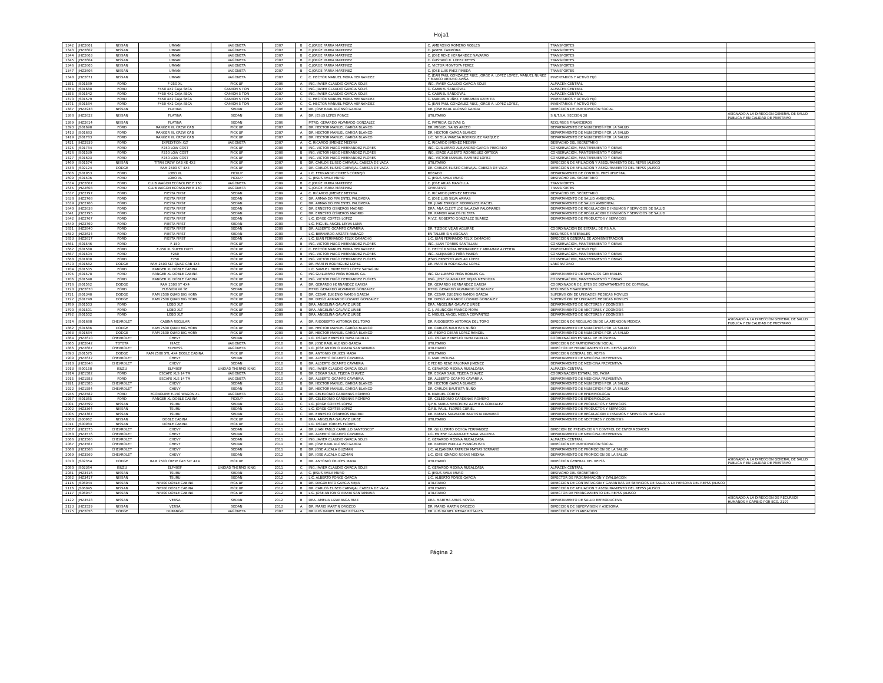Hoja1
| 1342 | JHZ2601 | NISSAN | URVAN | VAGONETA | 2007 | B | C.JORGE PARRA MARTINEZ | C. AMBROSIO ROMERO ROBLES | TRANSPORTES | |
| 1343 | JHZ2602 | NISSAN | URVAN | VAGONETA | 2007 | B | C.JORGE PARRA MARTINEZ | C. JAVIER CARMONA | TRANSPORTES | |
| 1344 | JHZ2603 | NISSAN | URVAN | VAGONETA | 2007 | B | C.JORGE PARRA MARTINEZ | C. JOSE RENE HERNANDEZ NAVARRO | TRANSPORTES | |
| 1345 | JHZ2604 | NISSAN | URVAN | VAGONETA | 2007 | B | C.JORGE PARRA MARTINEZ | C. GUSTAVO R. LOPEZ REYES | TRANSPORTES | |
| 1346 | JHZ2605 | NISSAN | URVAN | VAGONETA | 2007 | B | C.JORGE PARRA MARTINEZ | C. VICTOR MONTOYA PEREZ | TRANSPORTES | |
| 1347 | JHZ2606 | NISSAN | URVAN | VAGONETA | 2007 | B | C.JORGE PARRA MARTINEZ | C. JOSE LUIS PAEZ PINEDA | TRANSPORTES | |
| 1348 | JHZ2671 | NISSAN | URVAN | VAGONETA | 2007 | C | C. HECTOR MANUEL MORA HERNANDEZ | C. JEAN PAUL GONZALEZ RUIZ, JORGE A. LOPEZ LOPEZ, MANUEL NUÑEZ Y MARCO ARTURO AVIÑA | INVENTARIOS Y ACTIVO FIJO | |
| 1351 | JS01589 | FORD | F-250 XL | PICK UP | 2006 | A | ING. JAVIER CLAUDIO GARCIA SOLIS | ING. JAVIER CLAUDIO GARCIA SOLIS | ALMACEN CENTRAL | |
| 1354 | JS01680 | FORD | F450 4X2 CAJA SECA | CAMION 5 TON | 2007 | C | ING. JAVIER CLAUDIO GARCIA SOLIS | C. GABRIEL SANDOVAL | ALMACEN CENTRAL | |
| 1355 | JS01542 | FORD | F450 4X2 CAJA SECA | CAMION 5 TON | 2007 | C | ING. JAVIER CLAUDIO GARCIA SOLIS | C. GABRIEL SANDOVAL | ALMACEN CENTRAL | |
| 1370 | JS01579 | FORD | F450 4X2 CAJA SECA | CAMION 5 TON | 2007 | C | C. HECTOR MANUEL MORA HERNANDEZ | C. MANUEL NUÑEZ Y ABRAHAN AZPEITIA | INVENTARIOS Y ACTIVO FIJO | |
| 1371 | JS01584 | FORD | F450 4X2 CAJA SECA | CAMION 5 TON | 2007 | C | C. HECTOR MANUEL MORA HERNANDEZ | C. JEAN PAUL GONZALEZ RUIZ, JORGE A. LOPEZ LOPEZ, | INVENTARIOS Y ACTIVO FIJO | |
| 1387 | JHZ2938 | NISSAN | PLATINA | SEDAN | 2006 | B | DR. JOSE RAUL ALONSO GARCIA | DR. JOSE RAUL ALONSO GARCIA | DIRECCION DE PARTICIPACION SOCIAL | |
| 1388 | JHZ2622 | NISSAN | PLATINA | SEDAN | 2006 | A | DR. JESUS LEPES PONCE | UTILITARIO | S.N.T.S.A. SECCION 28 | ASIGNADO A LA DIRECCION GENERAL DE SALUD PUBLICA Y EN CALIDAD DE PRESTAMO |
| 1389 | JHZ2614 | NISSAN | PLATINA | SEDAN | 2006 | | MTRO. GERARDO ALVARADO GONZALEZ | C. PATRICIA CUEVAS O. | RECURSOS FINANCIEROS | |
| 1393 | JS01698 | FORD | RANGER XL CREW CAB | PICK UP | 2007 | B | DR. HECTOR MANUEL GARCIA BLANCO | DR. MIGUEL SAINS ARCEO | DEPARTAMENTO DE MUNICIPIOS POR LA SALUD | |
| 1413 | JS01683 | FORD | RANGER XL CREW CAB | PICK UP | 2007 | A | DR. HECTOR MANUEL GARCIA BLANCO | DR. HECTOR GARCIA BLANCO | DEPARTAMENTO DE MUNICIPIOS POR LA SALUD | |
| 1419 | JS01783 | FORD | RANGER XL CREW CAB | PICK UP | 2007 | B | DR. HECTOR MANUEL GARCIA BLANCO | LIC. SHEILA VANESA RODRIGUEZ VAZQUEZ | DEPARTAMENTO DE MUNICIPIOS POR LA SALUD | |
| 1421 | JHZ2939 | FORD | EXPEDITION XLT | VAGONETA | 2007 | A | C. RICARDO JIMENEZ MEDINA | C. RICARDO JIMENEZ MEDINA | DESPACHO DEL SECRETARIO | |
| 1425 | JS01784 | FORD | F250 LOW COST | PICK UP | 2008 | B | ING. VICTOR HUGO HERNANDEZ FLORES | ING. GUILLERMO ALEJANDRO GARCIA PRECIADO | CONSERVACION, MANTENIMIENTO Y OBRAS | |
| 1426 | JS01539 | FORD | F250 LOW COST | PICK UP | 2008 | B | ING. VICTOR HUGO HERNANDEZ FLORES | ING. JORGE ALBERTO RODRIGUEZ ORTEGA | CONSERVACION, MANTENIMIENTO Y OBRAS | |
| 1427 | JS01693 | FORD | F250 LOW COST | PICK UP | 2008 | B | ING. VICTOR HUGO HERNANDEZ FLORES | ING. VICTOR MANUEL RAMIREZ LOPEZ | CONSERVACION, MANTENIMIENTO Y OBRAS | |
| 1469 | JS01574 | NISSAN | TITAN CREW CAB XE 4X2 | PICK UP | 2007 | B | DR. CARLOS ELISEO CARVAJAL CABEZA DE VACA | UTILITARIO | DIRECCION DE AFILIACION Y ASEGURAMIENTO DEL REPSS JALISCO | |
| 1538 | JS02124 | DODGE | RAM 2500 ST 4X4 | PICK UP | 2008 | A | DR. CARLOS ELISEO CARVAJAL CABEZA DE VACA | DR. CARLOS ELISEO CARVAJAL CABEZA DE VACA | DIRECCION DE AFILIACION Y ASEGURAMIENTO DEL REPSS JALISCO | |
| 1606 | JS01953 | FORD | LOBO XL | PICKUP | 2008 | A | LIC. FERNANDO CORTES CORNEJO | ROBADO | DEPARTAMENTO DE CONTROL PRESUPUESTAL | |
| 1609 | JS01506 | FORD | LOBO XL | PICKUP | 2008 | A | C. JESUS AVILA MURO | C. JESUS AVILA MURO | DESPACHO DEL SECRETARIO | |
| 1634 | JHZ2607 | FORD | CLUB WAGON ECONOLINE E 150 | VAGONETA | 2009 | B | C.JORGE PARRA MARTINEZ | C. JOSE ARIAS MANCILLA | TRANSPORTES | |
| 1635 | JHZ2608 | FORD | CLUB WAGON ECONOLINE E 150 | VAGONETA | 2009 | B | C.JORGE PARRA MARTINEZ | OPERATIVO | TRANSPORTES | |
| 1637 | JHZ2797 | FORD | FIESTA FIRST | SEDAN | 2009 | A | C. RICARDO JIMENEZ MEDINA | C. RICARDO JIMENEZ MEDINA | DESPACHO DEL SECRETARIO | |
| 1638 | JHZ2768 | FORD | FIESTA FIRST | SEDAN | 2009 | C | DR. ARMANDO PIMIENTEL PALOMERA | C. JOSE LUIS SILVA ARMAS | DEPARTAMENTO DE SALUD AMBIENTAL | |
| 1639 | JHZ2766 | FORD | FIESTA FIRST | SEDAN | 2009 | C | DR. ARMANDO PIMIENTEL PALOMERA | DR. JUAN ENRIQUE RODRIGUEZ MACIEL | DEPARTAMENTO DE SALUD AMBIENTAL | |
| 1640 | JHZ2638 | FORD | FIESTA FIRST | SEDAN | 2009 | C | DR. ERNESTO CISNEROS MADRID | DRA. ANA CLEOTILDE SALAZAR PALOMARES | DEPARTAMENTO DE REGULACION D INSUMOS Y SERVICIOS DE SALUD | |
| 1641 | JHZ2795 | FORD | FIESTA FIRST | SEDAN | 2009 | C | DR. ERNESTO CISNEROS MADRID | DR. RAMON AVALOS HUERTA | DEPARTAMENTO DE REGULACION D INSUMOS Y SERVICIOS DE SALUD | |
| 1642 | JHZ2767 | FORD | FIESTA FIRST | SEDAN | 2009 | C | LIC. JORGE CORTES LOPEZ | M.V.Z. ROBERTO GONZALEZ SUAREZ | DEPARTAMENTO DE PRODUCTOS Y SERVICIOS | |
| 1649 | JHZ2769 | FORD | FIESTA FIRST | SEDAN | 2009 | | LIC. MIGUEL ANGEL LEYVA LUNA | | | |
| 1651 | JHZ2840 | FORD | FIESTA FIRST | SEDAN | 2009 | B | DR. ALBERTO OCAMPO CAVARRIA | DR. TIZOOC VEJAR AGUIRRE | COORDINACION DE ESTATAL DE P.S.A.A. | |
| 1652 | JHZ2624 | FORD | FIESTA FIRST | SEDAN | 2009 | | LIC. BERNARDO ARZATE RABAGO | EN TALLER SIN ASIGNAR | RECURSOS MATERIALES | |
| 1653 | JHZ2617 | FORD | FIESTA FIRST | SEDAN | 2009 | A | LIC. JUAN FERNANDO FELIX CAMACHO | LIC. JUAN FERNANDO FELIX CAMACHO | DIRECCION GENERAL DE ADMISNISTRACION | |
| 1661 | JS01546 | FORD | F-150 | PICK UP | 2009 | B | ING. VICTOR HUGO HERNANDEZ FLORES | ING. JUAN TORRES SANTILLAN | CONSERVACION, MANTENIMIENTO Y OBRAS | |
| 1662 | JS01588 | FORD | F-350 XL SUPER DUTY | PICK UP | 2009 | C | C. HECTOR MANUEL MORA HERNANDEZ | C. HECTOR MORA HERNANDEZ Y ABRAHAM AZPEITIA | INVENTARIOS Y ACTIVO FIJO | |
| 1667 | JS01504 | FORD | F250 | PICK UP | 2009 | B | ING. VICTOR HUGO HERNANDEZ FLORES | ING. ALEJANDRO PEÑA MAEDA | CONSERVACION, MANTENIMIENTO Y OBRAS | |
| 1668 | JS01800 | FORD | F250 | PICK UP | 2009 | B | ING. VICTOR HUGO HERNANDEZ FLORES | JESUS ERNESTO AVELAR LOPEZ | CONSERVACION, MANTENIMIENTO Y OBRAS | |
| 1670 | JS01682 | DODGE | RAM 2500 SLT QUAD CAB 4X4 | PICK UP | 2009 | A | DR. MARTIN RODRIGUEZ LOPEZ | DR. MARTIN RODRIGUEZ LOPEZ | LABORATORIO | |
| 1704 | JS01505 | FORD | RANGER XL DOBLE CABINA | PICK UP | 2009 | | LIC. SAMUEL HUMBERTO LOPEZ SAHAGUN | | | |
| 1705 | JS01578 | FORD | RANGER XL DOBLE CABINA | PICK UP | 2009 | C | ING GUILLERMO PEÑA ROBLES GIL | ING GUILLERMO PEÑA ROBLES GIL | DEPARTAMENTO DE SERVICIOS GENERALES | |
| 1706 | JS01548 | FORD | RANGER XL DOBLE CABINA | PICK UP | 2009 | B | ING. VICTOR HUGO HERNANDEZ FLORES | IING. JOSE GUADALUPE ROJAS MENDOZA | CONSERVACION, MANTENIMIENTO Y OBRAS | |
| 1716 | JS01562 | DODGE | RAM 2500 ST 4X4 | PICK UP | 2009 | A | DR. GERARDO HERNANDEZ GARCIA | DR. GERARDO HERNANDEZ GARCIA | COORDINADOR DE JEFES DE DEPARTAMENTO DE COPRISJAL | |
| 1720 | JHZ2670 | FORD | FUSSION V6 SE | SEDAN | 2009 | | MTRO. GERARDO ALVARADO GONZALEZ | MTRO. GERARDO ALVARADO GONZALEZ | RECURSOS FINANCIEROS | |
| 1721 | JS01340 | DODGE | RAM 2500 QUAD BIG HORN | PICK UP | 2009 | B | DR. CESAR EUGENIO RAMOS GARCIA | DR. CESAR EUGENIO RAMOS GARCIA | SUPERVISION DE UNIDADES MEDICAS MOVILES | |
| 1722 | JS01749 | DODGE | RAM 2500 QUAD BIG HORN | PICK UP | 2009 | B | DR. DIEGO ARMANDO LOZANO GONZALEZ | DR. DIEGO ARMANDO LOZANO GONZALEZ | SUPERVISION DE UNIDADES MEDICAS MOVILES | |
| 1789 | JS01503 | FORD | LOBO XLT | PICK UP | 2009 | B | DRA. ANGELINA GALAVIZ URIBE | DRA. ANGELINA GALAVIZ URIBE | DEPARTAMENTO DE VECTORES Y ZOONOSIS | |
| 1790 | JS01501 | FORD | LOBO XLT | PICK UP | 2009 | B | DRA. ANGELINA GALAVIZ URIBE | C. J. ASUNCION FRANCO MORA | DEPARTAMENTO DE VECTORES Y ZOONOSIS | |
| 1792 | JS01502 | FORD | LOBO XLT | PICK UP | 2009 | B | DRA. ANGELINA GALAVIZ URIBE | C. MIGUEL ANGEL MEGIA CERVANTEZ | DEPARTAMENTO DE VECTORES Y ZOONOSIS | |
| 1814 | JS01688 | CHEVROLET | CABINA REGULAR | PICK UP | 2009 | A | DR. RIGOBERTO ASTORGA DEL TORO | DR. RIGOBERTO ASTORGA DEL TORO | DIRECCION DE REGULACION DE LA ATENCION MEDICA | ASIGNADO A LA DIRECCION GENERAL DE SALUD PUBLICA Y EN CALIDAD DE PRESTAMO |
| 1862 | JS01686 | DODGE | RAM 2500 QUAD BIG HORN | PICK UP | 2009 | B | DR. HECTOR MANUEL GARCIA BLANCO | DR. CARLOS BAUTISTA NUÑO | DEPARTAMENTO DE MUNICIPIOS POR LA SALUD | |
| 1863 | JS01684 | DODGE | RAM 2500 QUAD BIG HORN | PICK UP | 2009 | B | DR. HECTOR MANUEL GARCIA BLANCO | DR. PEDRO CESAR LOPEZ RANGEL | DEPARTAMENTO DE MUNICIPIOS POR LA SALUD | |
| 1864 | JHZ2610 | CHEVROLET | CHEVY | SEDAN | 2010 | A | LIC. OSCAR ERNESTO TAPIA PADILLA | LIC. OSCAR ERNESTO TAPIA PADILLA | COORDINACION ESTATAL DE PROSPERA | |
| 1865 | JHZ2842 | TOYOTA | HIACE | VAGONETA | 2010 | B | DR. JOSE RAUL ALONSO GARCIA | UTILITARIO | DIRECCION DE PARTICIPACION SOCIAL | |
| 1866 | JHZ2667 | CHEVROLET | EXPRESS | VAGONETA | 2010 | B | LIC. JOSE ANTONIO AMAYA SANTAMARIA | UTILITARIO | DIRECTOR DE FINANCIAMIENTO DEL REPSS JALISCO | |
| 1893 | JS01575 | DODGE | RAM 2500 STL 4X4 DOBLE CABINA | PICK UP | 2010 | B | DR. ANTONIO CRUCES MADA | UTILITARIO | DIRECCION GENERAL DEL REPSS | |
| 1909 | JHZ2632 | CHEVROLET | CHEVY | SEDAN | 2010 | B | DR. ALBERTO OCAMPO CAVARRIA | C. MARI MOLINA | DEPARTAMENTO DE MEDICINA PREVENTIVA | |
| 1910 | JHZ2848 | CHEVROLET | CHEVY | SEDAN | 2010 | B | DR. ALBERTO OCAMPO CAVARRIA | C PEDRO RENE PALOMAR JIMENEZ | DEPARTAMENTO DE MEDICINA PREVENTIVA | |
| 1913 | JS00158 | ISUZU | ELF400F | UNIDAD THERMO KING | 2010 | B | ING. JAVIER CLAUDIO GARCIA SOLIS | C. GERARDO MEDINA RUBALCABA | ALMACEN CENTRAL | |
| 1914 | JHZ1582 | FORD | ESCAPE XLS 14 TM | VAGONETA | 2010 | B | DR. EDGAR SAUL TEJEDA CHAVEZ | DR. EDGAR SAUL TEJEDA CHAVEZ | COORDINACION ESTATAL DEL PASIA | |
| 1915 | JHZ1583 | FORD | ESCAPE XLS 14 TM | VAGONETA | 2010 | A | DR. ALBERTO OCAMPO CAVARRIA | DR. ALBERTO OCAMPO CAVARRIA | DEPARTAMENTO DE MEDICINA PREVENTIVA | |
| 1921 | JHZ1585 | CHEVROLET | CHEVY | SEDAN | 2010 | B | DR. HECTOR MANUEL GARCIA BLANCO | DR. HECTOR GARCIA BLANCO | DEPARTAMENTO DE MUNICIPIOS POR LA SALUD | |
| 1922 | JHZ1584 | CHEVROLET | CHEVY | SEDAN | 2010 | B | DR. HECTOR MANUEL GARCIA BLANCO | DR. CARLOS BAUTISTA NUÑO | DEPARTAMENTO DE MUNICIPIOS POR LA SALUD | |
| 1945 | JHZ2582 | FORD | ECONOLINE E-150 WAGON XL | VAGONETA | 2011 | B | DR. CELEDONIO CARDENAS ROMERO | R. MANUEL CORTEZ | DEPARTAMENTO DE EPIDEMIOLOGIA | |
| 1957 | JS01365 | FORD | RANGER XL DOBLE CABINA | PICKUP | 2011 | B | DR. CELEDONIO CARDENAS ROMERO | DR. CELEDONIO CARDENAS ROMERO | DEPARTAMENTO DE EPIDEMIOLOGIA | |
| 2001 | JHZ2599 | NISSAN | TSURU | SEDAN | 2011 | C | LIC. JORGE CORTES LOPEZ | Q.F.B. MARIA MERCEDEZ AZPEITIA GONZALEZ | DEPARTAMENTO DE PRODUCTOS Y SERVICIOS | |
| 2002 | JHZ3364 | NISSAN | TSURU | SEDAN | 2011 | C | LIC. JORGE CORTES LOPEZ | Q.F.B. RAUL. FLORES CURIEL | DEPARTAMENTO DE PRODUCTOS Y SERVICIOS | |
| 2005 | JHZ3367 | NISSAN | TSURU | SEDAN | 2011 | C | DR. ERNESTO CISNEROS MADRID | DR. RAFAEL SALVADOR BAUTISTA NAVARRO | DEPARTAMENTO DE REGULACION D INSUMOS Y SERVICIOS DE SALUD | |
| 2008 | JS00962 | NISSAN | DOBLE CABINA | PICK UP | 2011 | B | DRA. ANGELINA GALAVIZ URIBE | UTILITARIO | DEPARTAMENTO DE VECTORES Y ZOONOSIS | |
| 2011 | JS00983 | NISSAN | DOBLE CABINA | PICK UP | 2011 | | LIC. OSCAR TORRES FLORES | | | |
| 2057 | JHZ3575 | CHEVROLET | CHEVY | SEDAN | 2011 | A | DR. JUAN PABLO CARRILLO SANTOSCOY | DR. GUILLERMO OCHOA FERNANDEZ | DIRECION DE PREVENCION Y CONTROL DE ENFERMEDADES | |
| 2058 | JHZ3576 | CHEVROLET | CHEVY | SEDAN | 2011 | B | DR. ALBERTO OCAMPO CAVARRIA | LIC. EN ENF. GUADALUPE NAVA VALDIVIA | DEPARTAMENTO DE MEDICINA PREVENTIVA | |
| 2066 | JHZ3566 | CHEVROLET | CHEVY | SEDAN | 2011 | C | ING. JAVIER CLAUDIO GARCIA SOLIS | C. GERARDO MEDINA RUBALCABA | ALMACEN CENTRAL | |
| 2067 | JHZ3567 | CHEVROLET | CHEVY | SEDAN | 2011 | B | DR. JOSE RAUL ALONSO GARCIA | DR. RAMON PADILLA EVANGELISTA | DIRECCION DE PARTICIPACION SOCIAL | |
| 2068 | JHZ3568 | CHEVROLET | CHEVY | SEDAN | 2011 | B | DR. JOSE ALCALA GUZMAN | LIC. ALEJANDRA PATRICIA MATIAS SERRANO | DEPARTAMENTO DE PROMOCION DE LA SALUD | |
| 2069 | JHZ3569 | CHEVROLET | CHEVY | SEDAN | 2012 | B | DR. JOSE ALCALA GUZMAN | LIC. JOSE IGNACIO ROSAS MEDINA | DEPARTAMENTO DE PROMOCION DE LA SALUD | |
| 2070 | JS02354 | DODGE | RAM 2500 CREW CAB SLT 4X4 | PICK UP | 2011 | B | DR. ANTONIO CRUCES MADA | UTILITARIO | DIRECCION GENERAL DEL REPSS | ASIGNADO A LA DIRECCION GENERAL DE SALUD PUBLICA Y EN CALIDAD DE PRESTAMO |
| 2080 | JS02364 | ISUZU | ELF400F | UNIDAD THERMO KING | 2011 | C | ING. JAVIER CLAUDIO GARCIA SOLIS | C. GERARDO MEDINA RUBALCABA | ALMACEN CENTRAL | |
| 2081 | JHZ3416 | NISSAN | TSURU | SEDAN | 2012 | A | C. JESUS AVILA MURO | C. JESUS AVILA MURO | DESPACHO DEL SECRETARIO | |
| 2082 | JHZ3417 | NISSAN | TSURU | SEDAN | 2012 | A | LIC. ALBERTO PONCE GARCIA | LIC. ALBERTO PONCE GARCIA | DIRECTOR DE PROGRAMACION Y EVALUACION | |
| 2115 | JS06044 | NISSAN | NP300 DOBLE CABINA | PICK UP | 2012 | B | DR. DAGOBERTO GARCIA MEJIA | UTILITARIO | DIRECCION DE CONTRATACION Y GARANTIAS DE SERVICIOS DE SALUD A LA PERSONA DEL REPSS JALISCO | |
| 2116 | JS06045 | NISSAN | NP300 DOBLE CABINA | PICK UP | 2012 | B | DR. CARLOS ELISEO CARVAJAL CABEZA DE VACA | UTILITARIO | DIRECCION DE AFILIACION Y ASEGURAMIENTO DEL REPSS JALISCO | |
| 2117 | JS06047 | NISSAN | NP300 DOBLE CABINA | PICK UP | 2012 | B | LIC. JOSE ANTONIO AMAYA SANTAMARIA | UTILITARIO | DIRECTOR DE FINANCIAMIENTO DEL REPSS JALISCO | |
| 2122 | JHZ3528 | NISSAN | VERSA | SEDAN | 2012 | B | DRA. AMELIA LIZARRAGA RUIZ | DRA. MARTHA ARIAS NOVOA | DEPARTAMENTO DE SALUD REPRODUCTIVA | ASIGNADO A LA DIRECCION DE RECURSOS HUMANOS Y CAMBIO POR ECO. 2197 |
| 2123 | JHZ3529 | NISSAN | VERSA | SEDAN | 2012 | A | DR. MARIO MARTIN OROZCO | DR. MARIO MARTIN OROZCO | DIRECCION DE SUPERVISION Y ASESORIA | |
| 2125 | JHZ2056 | DODGE | DURANGO | VAGONETA | 2007 | A | DR LUIS DANIEL MERAZ ROSALES | DR LUIS DANIEL MERAZ ROSALES | DIRECCION DE PLANEACION | |
Página 2